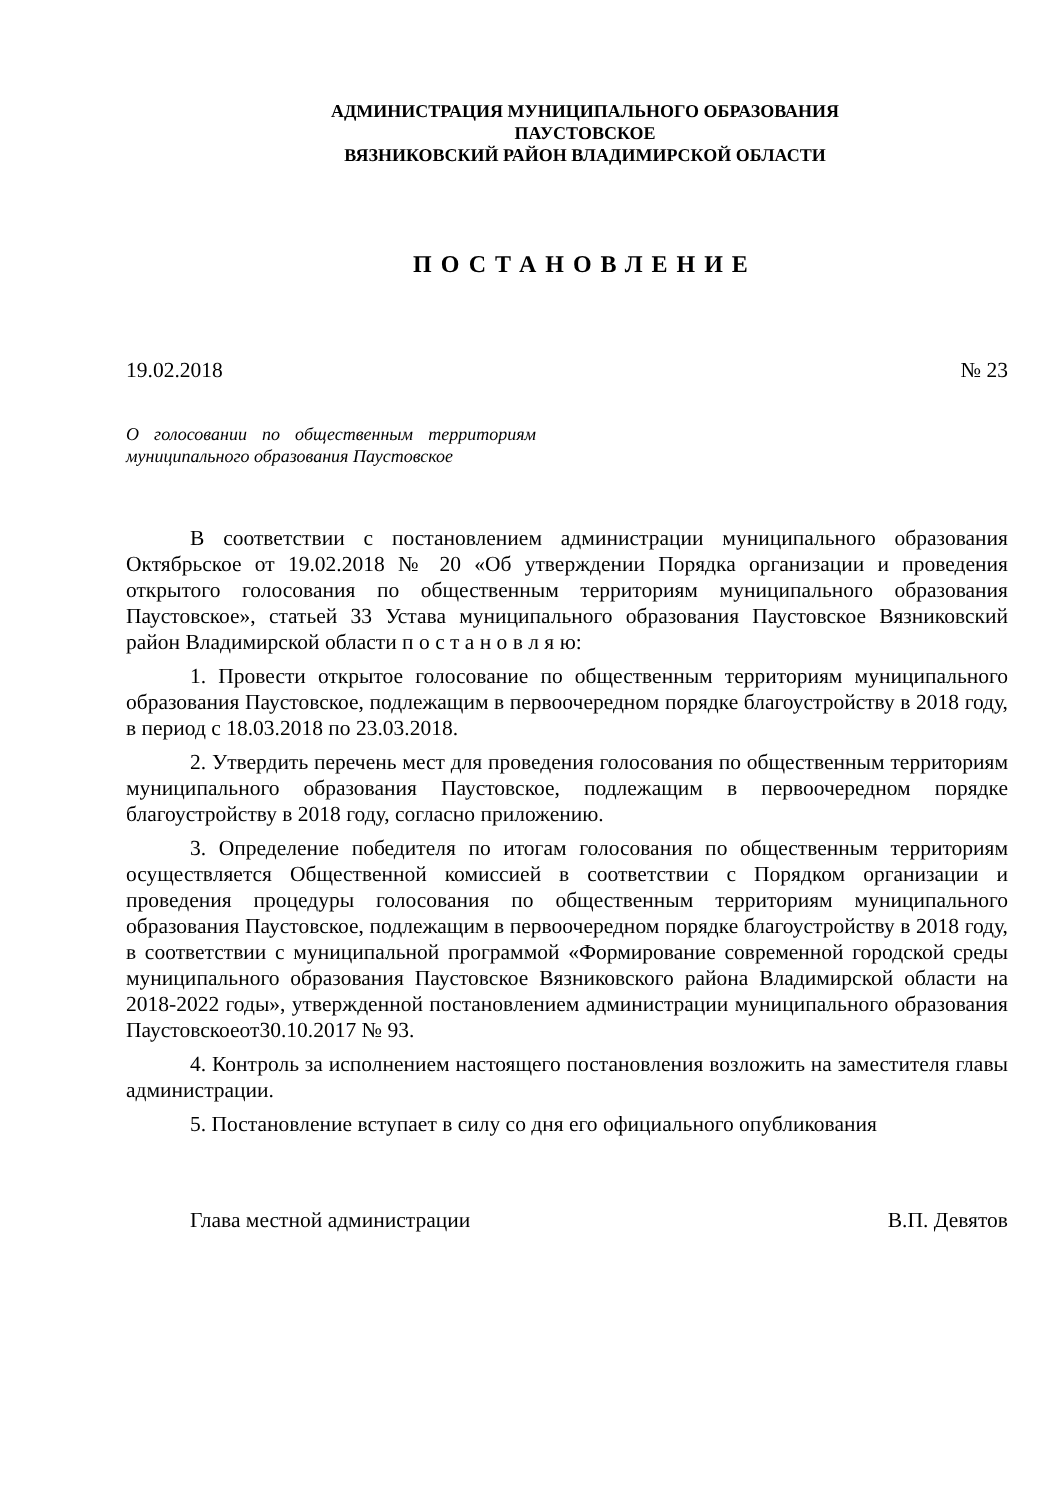АДМИНИСТРАЦИЯ МУНИЦИПАЛЬНОГО ОБРАЗОВАНИЯ
ПАУСТОВСКОЕ
ВЯЗНИКОВСКИЙ РАЙОН ВЛАДИМИРСКОЙ ОБЛАСТИ
ПОСТАНОВЛЕНИЕ
19.02.2018 № 23
О голосовании по общественным территориям муниципального образования Паустовское
В соответствии с постановлением администрации муниципального образования Октябрьское от 19.02.2018 № 20 «Об утверждении Порядка организации и проведения открытого голосования по общественным территориям муниципального образования Паустовское», статьей 33 Устава муниципального образования Паустовское Вязниковский район Владимирской области п о с т а н о в л я ю:
1. Провести открытое голосование по общественным территориям муниципального образования Паустовское, подлежащим в первоочередном порядке благоустройству в 2018 году, в период с 18.03.2018 по 23.03.2018.
2. Утвердить перечень мест для проведения голосования по общественным территориям муниципального образования Паустовское, подлежащим в первоочередном порядке благоустройству в 2018 году, согласно приложению.
3. Определение победителя по итогам голосования по общественным территориям осуществляется Общественной комиссией в соответствии с Порядком организации и проведения процедуры голосования по общественным территориям муниципального образования Паустовское, подлежащим в первоочередном порядке благоустройству в 2018 году, в соответствии с муниципальной программой «Формирование современной городской среды муниципального образования Паустовское Вязниковского района Владимирской области на 2018-2022 годы», утвержденной постановлением администрации муниципального образования Паустовскоеот30.10.2017 № 93.
4. Контроль за исполнением настоящего постановления возложить на заместителя главы администрации.
5. Постановление вступает в силу со дня его официального опубликования
Глава местной администрации В.П. Девятов